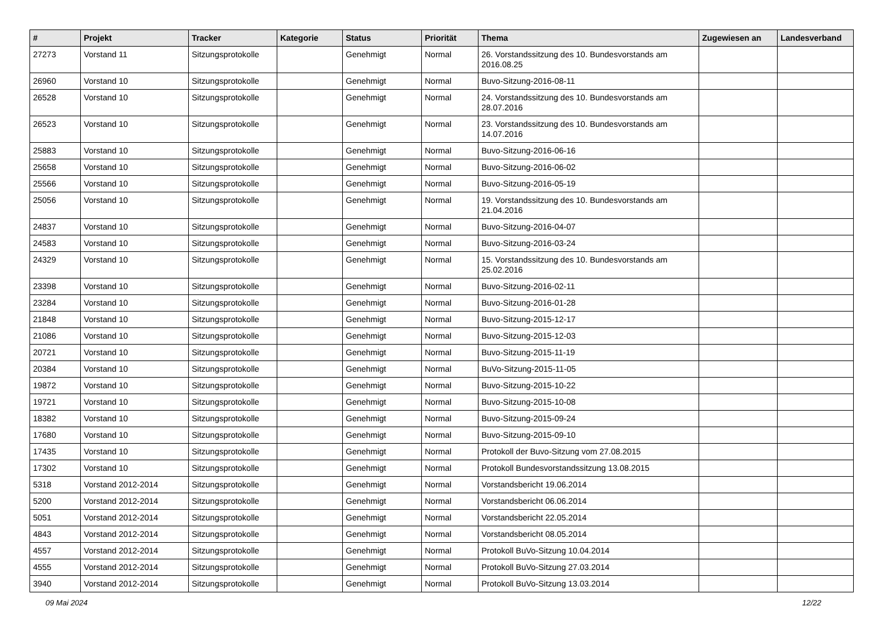| # | Projekt | Tracker | Kategorie | Status | Priorität | Thema | Zugewiesen an | Landesverband |
| --- | --- | --- | --- | --- | --- | --- | --- | --- |
| 27273 | Vorstand 11 | Sitzungsprotokolle | | Genehmigt | Normal | 26. Vorstandssitzung des 10. Bundesvorstands am 2016.08.25 | | |
| 26960 | Vorstand 10 | Sitzungsprotokolle | | Genehmigt | Normal | Buvo-Sitzung-2016-08-11 | | |
| 26528 | Vorstand 10 | Sitzungsprotokolle | | Genehmigt | Normal | 24. Vorstandssitzung des 10. Bundesvorstands am 28.07.2016 | | |
| 26523 | Vorstand 10 | Sitzungsprotokolle | | Genehmigt | Normal | 23. Vorstandssitzung des 10. Bundesvorstands am 14.07.2016 | | |
| 25883 | Vorstand 10 | Sitzungsprotokolle | | Genehmigt | Normal | Buvo-Sitzung-2016-06-16 | | |
| 25658 | Vorstand 10 | Sitzungsprotokolle | | Genehmigt | Normal | Buvo-Sitzung-2016-06-02 | | |
| 25566 | Vorstand 10 | Sitzungsprotokolle | | Genehmigt | Normal | Buvo-Sitzung-2016-05-19 | | |
| 25056 | Vorstand 10 | Sitzungsprotokolle | | Genehmigt | Normal | 19. Vorstandssitzung des 10. Bundesvorstands am 21.04.2016 | | |
| 24837 | Vorstand 10 | Sitzungsprotokolle | | Genehmigt | Normal | Buvo-Sitzung-2016-04-07 | | |
| 24583 | Vorstand 10 | Sitzungsprotokolle | | Genehmigt | Normal | Buvo-Sitzung-2016-03-24 | | |
| 24329 | Vorstand 10 | Sitzungsprotokolle | | Genehmigt | Normal | 15. Vorstandssitzung des 10. Bundesvorstands am 25.02.2016 | | |
| 23398 | Vorstand 10 | Sitzungsprotokolle | | Genehmigt | Normal | Buvo-Sitzung-2016-02-11 | | |
| 23284 | Vorstand 10 | Sitzungsprotokolle | | Genehmigt | Normal | Buvo-Sitzung-2016-01-28 | | |
| 21848 | Vorstand 10 | Sitzungsprotokolle | | Genehmigt | Normal | Buvo-Sitzung-2015-12-17 | | |
| 21086 | Vorstand 10 | Sitzungsprotokolle | | Genehmigt | Normal | Buvo-Sitzung-2015-12-03 | | |
| 20721 | Vorstand 10 | Sitzungsprotokolle | | Genehmigt | Normal | Buvo-Sitzung-2015-11-19 | | |
| 20384 | Vorstand 10 | Sitzungsprotokolle | | Genehmigt | Normal | BuVo-Sitzung-2015-11-05 | | |
| 19872 | Vorstand 10 | Sitzungsprotokolle | | Genehmigt | Normal | Buvo-Sitzung-2015-10-22 | | |
| 19721 | Vorstand 10 | Sitzungsprotokolle | | Genehmigt | Normal | Buvo-Sitzung-2015-10-08 | | |
| 18382 | Vorstand 10 | Sitzungsprotokolle | | Genehmigt | Normal | Buvo-Sitzung-2015-09-24 | | |
| 17680 | Vorstand 10 | Sitzungsprotokolle | | Genehmigt | Normal | Buvo-Sitzung-2015-09-10 | | |
| 17435 | Vorstand 10 | Sitzungsprotokolle | | Genehmigt | Normal | Protokoll der Buvo-Sitzung vom 27.08.2015 | | |
| 17302 | Vorstand 10 | Sitzungsprotokolle | | Genehmigt | Normal | Protokoll Bundesvorstandssitzung 13.08.2015 | | |
| 5318 | Vorstand 2012-2014 | Sitzungsprotokolle | | Genehmigt | Normal | Vorstandsbericht 19.06.2014 | | |
| 5200 | Vorstand 2012-2014 | Sitzungsprotokolle | | Genehmigt | Normal | Vorstandsbericht 06.06.2014 | | |
| 5051 | Vorstand 2012-2014 | Sitzungsprotokolle | | Genehmigt | Normal | Vorstandsbericht 22.05.2014 | | |
| 4843 | Vorstand 2012-2014 | Sitzungsprotokolle | | Genehmigt | Normal | Vorstandsbericht 08.05.2014 | | |
| 4557 | Vorstand 2012-2014 | Sitzungsprotokolle | | Genehmigt | Normal | Protokoll BuVo-Sitzung 10.04.2014 | | |
| 4555 | Vorstand 2012-2014 | Sitzungsprotokolle | | Genehmigt | Normal | Protokoll BuVo-Sitzung 27.03.2014 | | |
| 3940 | Vorstand 2012-2014 | Sitzungsprotokolle | | Genehmigt | Normal | Protokoll BuVo-Sitzung 13.03.2014 | | |
09 Mai 2024 12/22